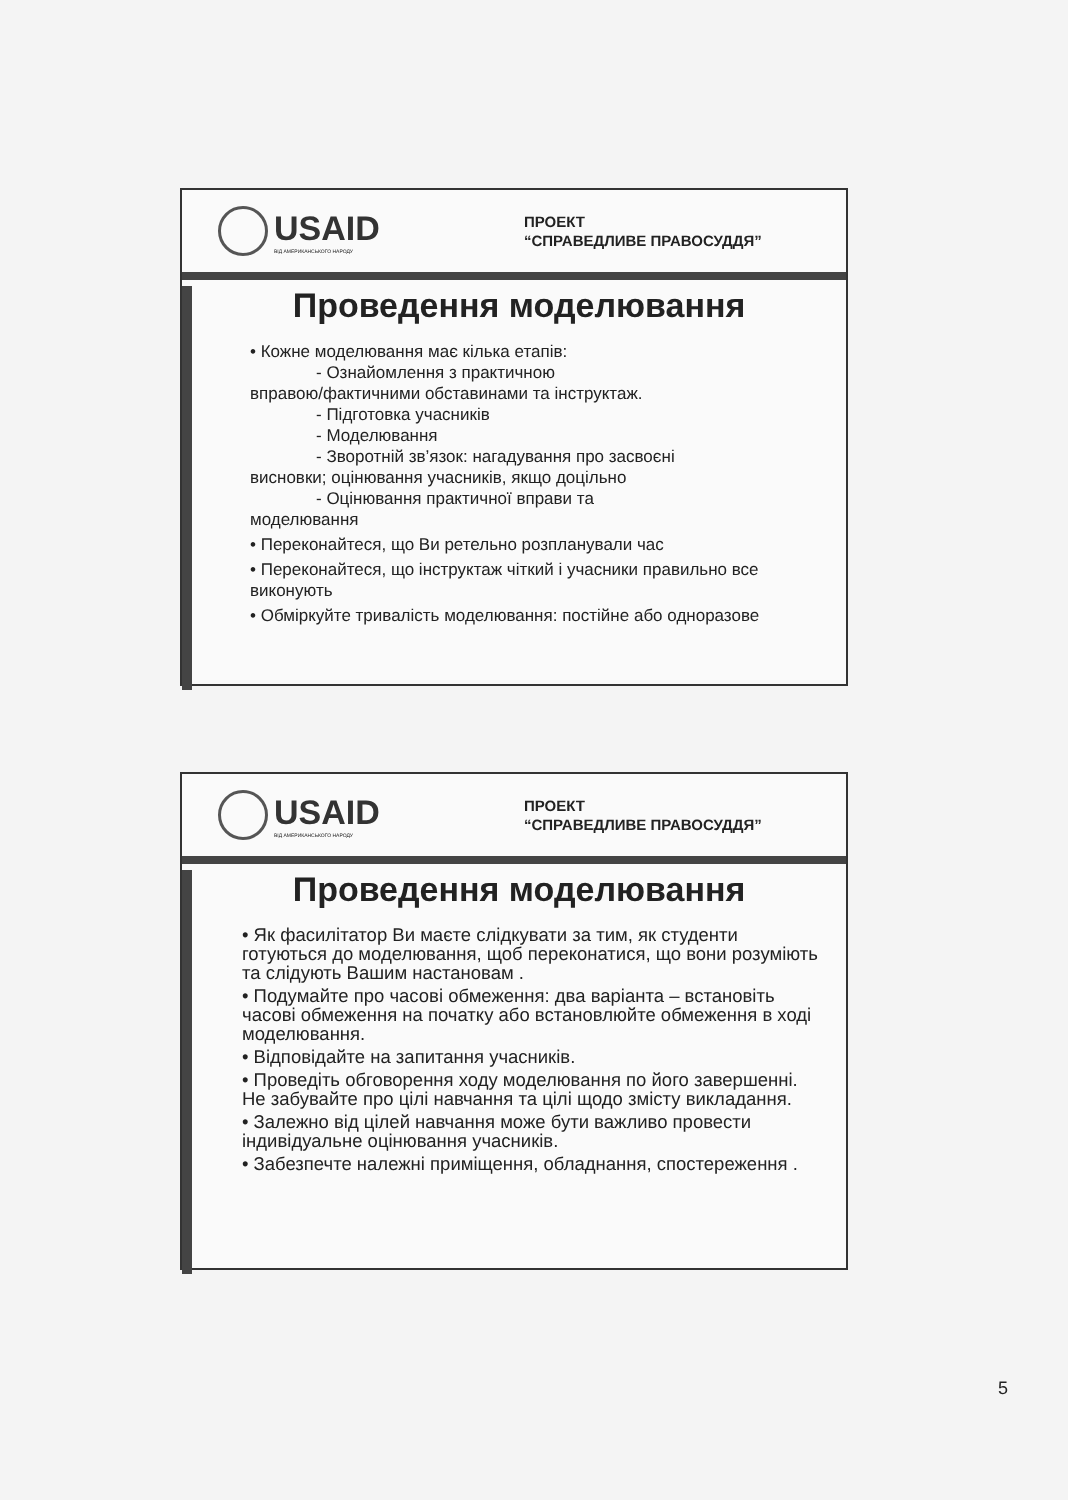USAID
ВІД АМЕРИКАНСЬКОГО НАРОДУ
ПРОЕКТ
“СПРАВЕДЛИВЕ ПРАВОСУДДЯ”
Проведення моделювання
• Кожне моделювання має кілька етапів:
- Ознайомлення з практичною
вправою/фактичними обставинами та інструктаж.
- Підготовка учасників
- Моделювання
- Зворотній зв’язок: нагадування про засвоєні
висновки; оцінювання учасників, якщо доцільно
- Оцінювання практичної вправи та
моделювання
• Переконайтеся, що Ви ретельно розпланували час
• Переконайтеся, що інструктаж чіткий і учасники правильно все виконують
• Обміркуйте тривалість моделювання: постійне або одноразове
USAID
ВІД АМЕРИКАНСЬКОГО НАРОДУ
ПРОЕКТ
“СПРАВЕДЛИВЕ ПРАВОСУДДЯ”
Проведення моделювання
• Як фасилітатор Ви маєте слідкувати за тим, як студенти готуються до моделювання, щоб переконатися, що вони розуміють та слідують Вашим настановам .
• Подумайте про часові обмеження: два варіанта – встановіть часові обмеження на початку або встановлюйте обмеження в ході моделювання.
• Відповідайте на запитання учасників.
• Проведіть обговорення ходу моделювання по його завершенні. Не забувайте про цілі навчання та цілі щодо змісту викладання.
• Залежно від цілей навчання може бути важливо провести індивідуальне оцінювання учасників.
• Забезпечте належні приміщення, обладнання, спостереження .
5